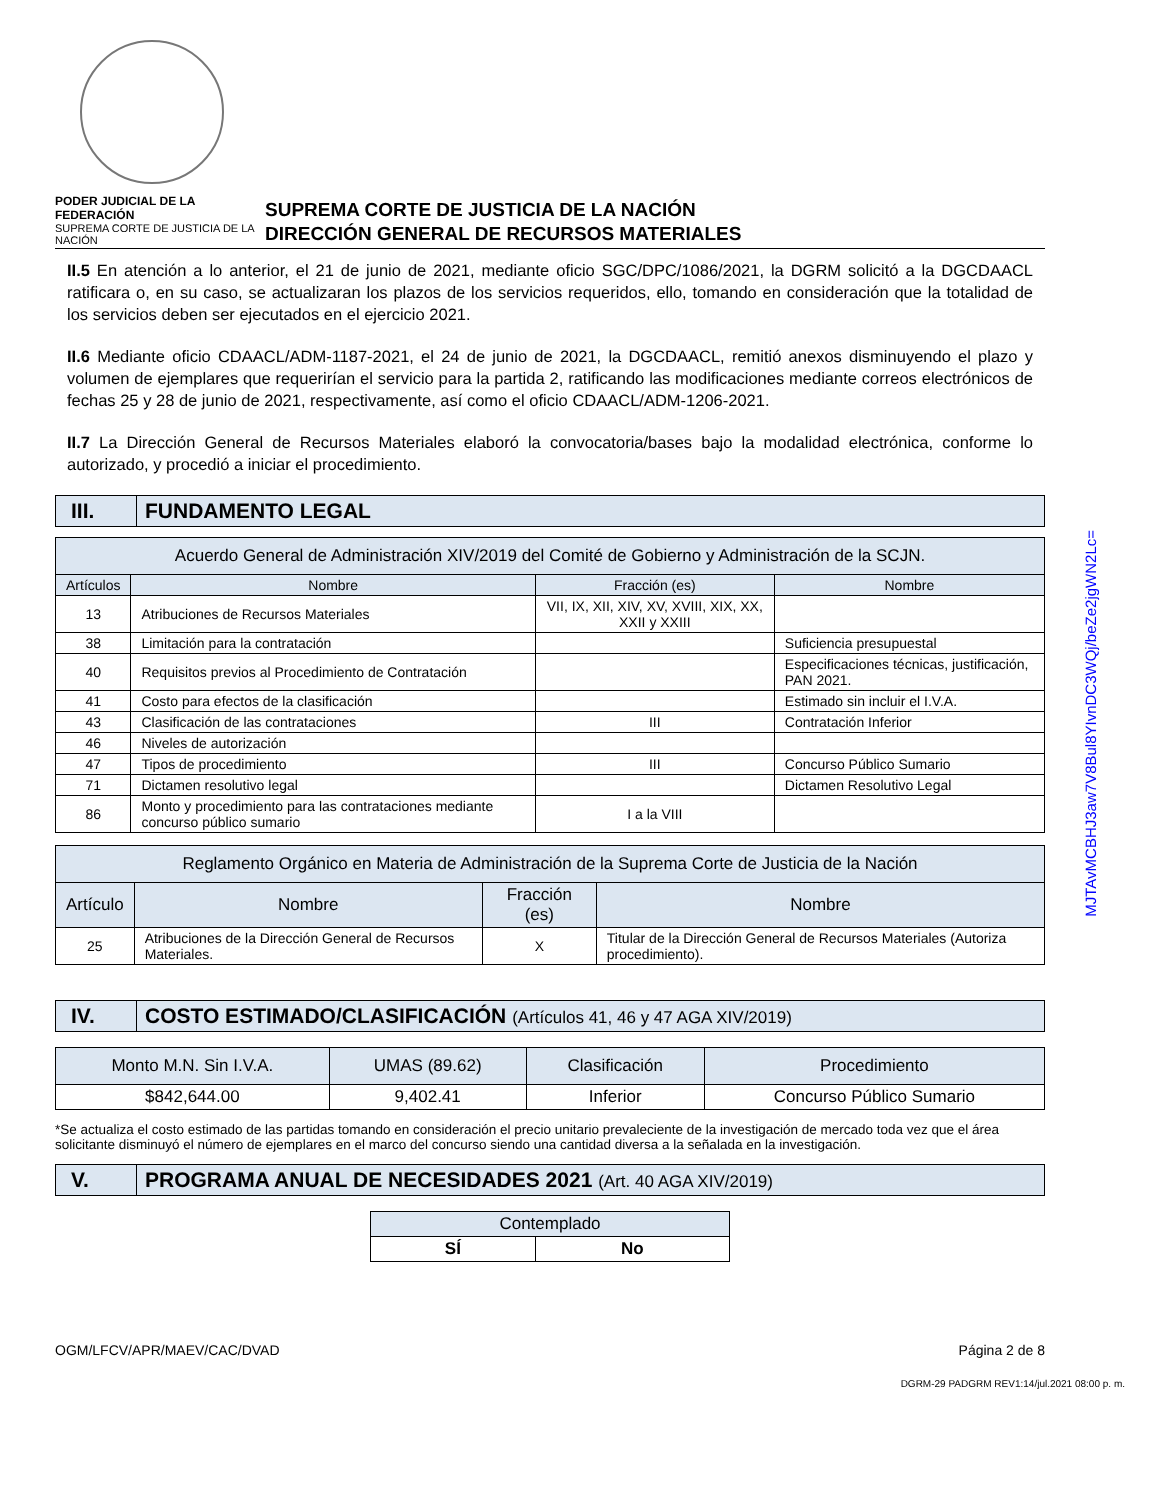PODER JUDICIAL DE LA FEDERACIÓN
SUPREMA CORTE DE JUSTICIA DE LA NACIÓN
SUPREMA CORTE DE JUSTICIA DE LA NACIÓN
DIRECCIÓN GENERAL DE RECURSOS MATERIALES
II.5 En atención a lo anterior, el 21 de junio de 2021, mediante oficio SGC/DPC/1086/2021, la DGRM solicitó a la DGCDAACL ratificara o, en su caso, se actualizaran los plazos de los servicios requeridos, ello, tomando en consideración que la totalidad de los servicios deben ser ejecutados en el ejercicio 2021.
II.6 Mediante oficio CDAACL/ADM-1187-2021, el 24 de junio de 2021, la DGCDAACL, remitió anexos disminuyendo el plazo y volumen de ejemplares que requerirían el servicio para la partida 2, ratificando las modificaciones mediante correos electrónicos de fechas 25 y 28 de junio de 2021, respectivamente, así como el oficio CDAACL/ADM-1206-2021.
II.7 La Dirección General de Recursos Materiales elaboró la convocatoria/bases bajo la modalidad electrónica, conforme lo autorizado, y procedió a iniciar el procedimiento.
III. FUNDAMENTO LEGAL
| Acuerdo General de Administración XIV/2019 del Comité de Gobierno y Administración de la SCJN. | | | |
| Artículos | Nombre | Fracción (es) | Nombre |
| 13 | Atribuciones de Recursos Materiales | VII, IX, XII, XIV, XV, XVIII, XIX, XX, XXII y XXIII | |
| 38 | Limitación para la contratación | | Suficiencia presupuestal |
| 40 | Requisitos previos al Procedimiento de Contratación | | Especificaciones técnicas, justificación, PAN 2021. |
| 41 | Costo para efectos de la clasificación | | Estimado sin incluir el I.V.A. |
| 43 | Clasificación de las contrataciones | III | Contratación Inferior |
| 46 | Niveles de autorización | | |
| 47 | Tipos de procedimiento | III | Concurso Público Sumario |
| 71 | Dictamen resolutivo legal | | Dictamen Resolutivo Legal |
| 86 | Monto y procedimiento para las contrataciones mediante concurso público sumario | I a la VIII | |
| Reglamento Orgánico en Materia de Administración de la Suprema Corte de Justicia de la Nación | | | |
| Artículo | Nombre | Fracción (es) | Nombre |
| 25 | Atribuciones de la Dirección General de Recursos Materiales. | X | Titular de la Dirección General de Recursos Materiales (Autoriza procedimiento). |
IV. COSTO ESTIMADO/CLASIFICACIÓN (Artículos 41, 46 y 47 AGA XIV/2019)
| Monto M.N. Sin I.V.A. | UMAS (89.62) | Clasificación | Procedimiento |
| $842,644.00 | 9,402.41 | Inferior | Concurso Público Sumario |
*Se actualiza el costo estimado de las partidas tomando en consideración el precio unitario prevaleciente de la investigación de mercado toda vez que el área solicitante disminuyó el número de ejemplares en el marco del concurso siendo una cantidad diversa a la señalada en la investigación.
V. PROGRAMA ANUAL DE NECESIDADES 2021 (Art. 40 AGA XIV/2019)
| Contemplado | |
| SÍ | No |
OGM/LFCV/APR/MAEV/CAC/DVAD Página 2 de 8
DGRM-29 PADGRM REV1:14/jul.2021 08:00 p. m.
MJTAvMCBHJ3aw7V8Bul8YIvnDC3WQj/beZe2jgWN2Lc=